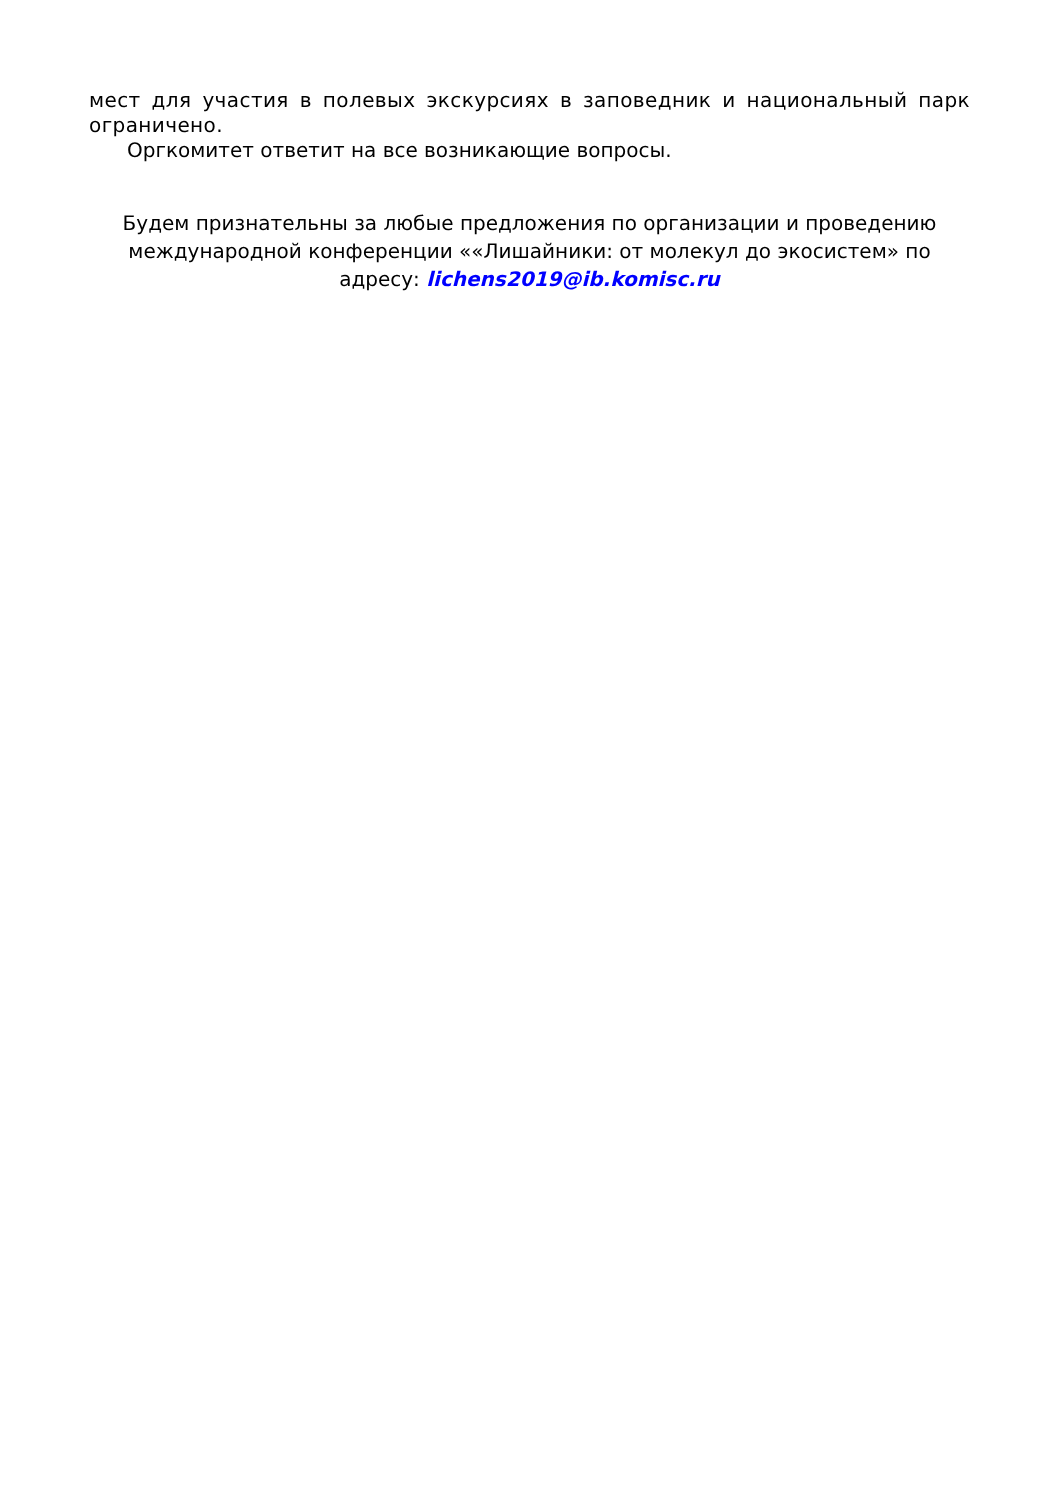мест для участия в полевых экскурсиях в заповедник и национальный парк ограничено.
Оргкомитет ответит на все возникающие вопросы.
Будем признательны за любые предложения по организации и проведению международной конференции ««Лишайники: от молекул до экосистем» по адресу: lichens2019@ib.komisc.ru